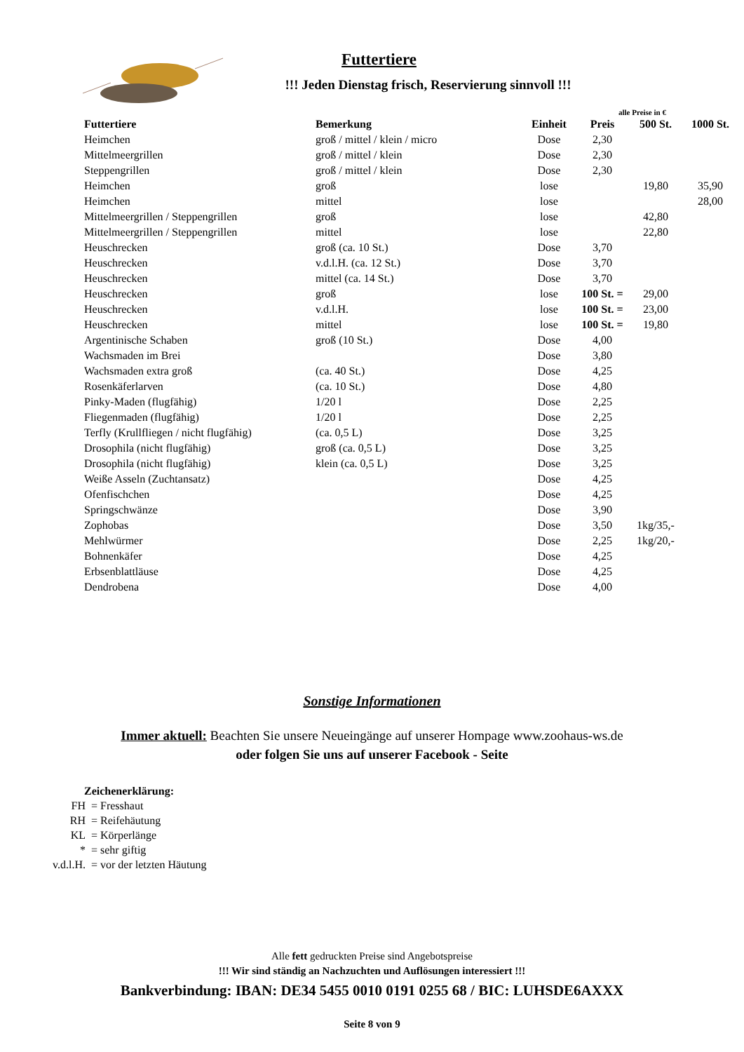Futtertiere
!!! Jeden Dienstag frisch, Reservierung sinnvoll !!!
alle Preise in €
| Futtertiere | Bemerkung | Einheit | Preis | 500 St. | 1000 St. |
| --- | --- | --- | --- | --- | --- |
| Heimchen | groß / mittel / klein / micro | Dose | 2,30 | | |
| Mittelmeergrillen | groß / mittel / klein | Dose | 2,30 | | |
| Steppengrillen | groß / mittel / klein | Dose | 2,30 | | |
| Heimchen | groß | lose | | 19,80 | 35,90 |
| Heimchen | mittel | lose | | | 28,00 |
| Mittelmeergrillen / Steppengrillen | groß | lose | | 42,80 | |
| Mittelmeergrillen / Steppengrillen | mittel | lose | | 22,80 | |
| Heuschrecken | groß (ca. 10 St.) | Dose | 3,70 | | |
| Heuschrecken | v.d.l.H. (ca. 12 St.) | Dose | 3,70 | | |
| Heuschrecken | mittel (ca. 14 St.) | Dose | 3,70 | | |
| Heuschrecken | groß | lose | 100 St. = | 29,00 | |
| Heuschrecken | v.d.l.H. | lose | 100 St. = | 23,00 | |
| Heuschrecken | mittel | lose | 100 St. = | 19,80 | |
| Argentinische Schaben | groß (10 St.) | Dose | 4,00 | | |
| Wachsmaden im Brei | | Dose | 3,80 | | |
| Wachsmaden extra groß | (ca. 40 St.) | Dose | 4,25 | | |
| Rosenkäferlarven | (ca. 10 St.) | Dose | 4,80 | | |
| Pinky-Maden (flugfähig) | 1/20 l | Dose | 2,25 | | |
| Fliegenmaden (flugfähig) | 1/20 l | Dose | 2,25 | | |
| Terfly (Krullfliegen / nicht flugfähig) | (ca. 0,5 L) | Dose | 3,25 | | |
| Drosophila (nicht flugfähig) | groß (ca. 0,5 L) | Dose | 3,25 | | |
| Drosophila (nicht flugfähig) | klein (ca. 0,5 L) | Dose | 3,25 | | |
| Weiße Asseln (Zuchtansatz) | | Dose | 4,25 | | |
| Ofenfischchen | | Dose | 4,25 | | |
| Springschwänze | | Dose | 3,90 | | |
| Zophobas | | Dose | 3,50 | 1kg/35,- | |
| Mehlwürmer | | Dose | 2,25 | 1kg/20,- | |
| Bohnenkäfer | | Dose | 4,25 | | |
| Erbsenblattläuse | | Dose | 4,25 | | |
| Dendrobena | | Dose | 4,00 | | |
Sonstige Informationen
Immer aktuell: Beachten Sie unsere Neueingänge auf unserer Hompage www.zoohaus-ws.de
oder folgen Sie uns auf unserer Facebook - Seite
Zeichenerklärung:
FH = Fresshaut
RH = Reifehäutung
KL = Körperlänge
* = sehr giftig
v.d.l.H. = vor der letzten Häutung
Alle fett gedruckten Preise sind Angebotspreise
!!! Wir sind ständig an Nachzuchten und Auflösungen interessiert !!!
Bankverbindung: IBAN: DE34 5455 0010 0191 0255 68 / BIC: LUHSDE6AXXX
Seite 8 von 9